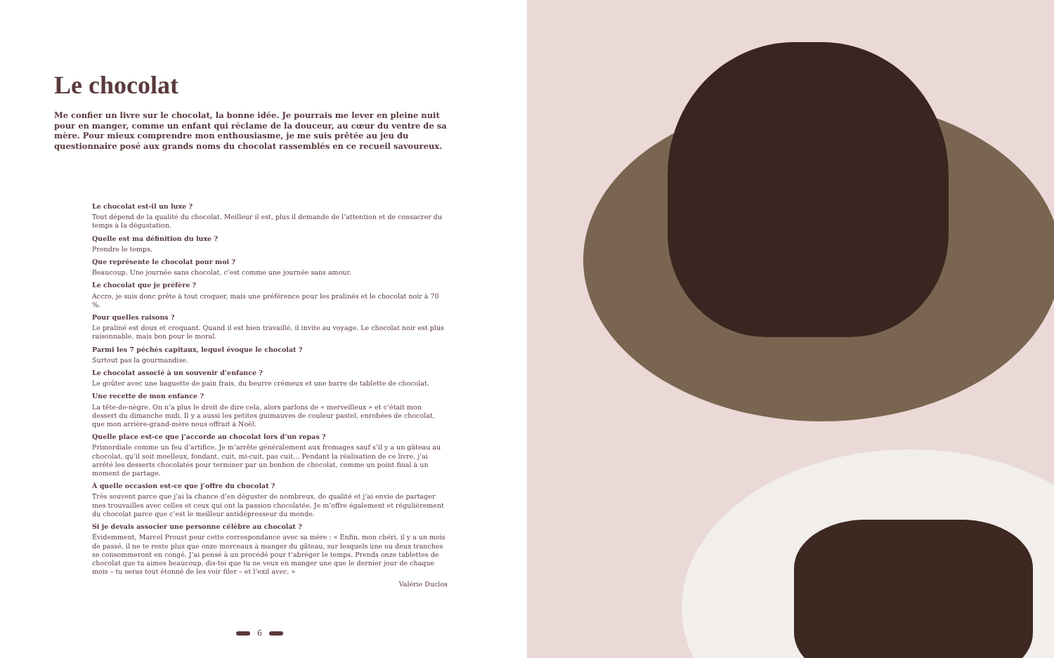Le chocolat
Me confier un livre sur le chocolat, la bonne idée. Je pourrais me lever en pleine nuit pour en manger, comme un enfant qui réclame de la douceur, au cœur du ventre de sa mère. Pour mieux comprendre mon enthousiasme, je me suis prêtée au jeu du questionnaire posé aux grands noms du chocolat rassemblés en ce recueil savoureux.
Le chocolat est-il un luxe ?
Tout dépend de la qualité du chocolat. Meilleur il est, plus il demande de l’attention et de consacrer du temps à la dégustation.
Quelle est ma définition du luxe ?
Prendre le temps.
Que représente le chocolat pour moi ?
Beaucoup. Une journée sans chocolat, c’est comme une journée sans amour.
Le chocolat que je préfère ?
Accro, je suis donc prête à tout croquer, mais une préférence pour les pralinés et le chocolat noir à 70 %.
Pour quelles raisons ?
Le praliné est doux et croquant. Quand il est bien travaillé, il invite au voyage. Le chocolat noir est plus raisonnable, mais bon pour le moral.
Parmi les 7 péchés capitaux, lequel évoque le chocolat ?
Surtout pas la gourmandise.
Le chocolat associé à un souvenir d’enfance ?
Le goûter avec une baguette de pain frais, du beurre crémeux et une barre de tablette de chocolat.
Une recette de mon enfance ?
La tête-de-nègre. On n’a plus le droit de dire cela, alors parlons de « merveilleux » et c’était mon dessert du dimanche midi. Il y a aussi les petites guimauves de couleur pastel, enrobées de chocolat, que mon arrière-grand-mère nous offrait à Noël.
Quelle place est-ce que j’accorde au chocolat lors d’un repas ?
Primordiale comme un feu d’artifice. Je m’arrête généralement aux fromages sauf s’il y a un gâteau au chocolat, qu’il soit moelleux, fondant, cuit, mi-cuit, pas cuit… Pendant la réalisation de ce livre, j’ai arrêté les desserts chocolatés pour terminer par un bonbon de chocolat, comme un point final à un moment de partage.
À quelle occasion est-ce que j’offre du chocolat ?
Très souvent parce que j’ai la chance d’en déguster de nombreux, de qualité et j’ai envie de partager mes trouvailles avec celles et ceux qui ont la passion chocolatée. Je m’offre également et régulièrement du chocolat parce que c’est le meilleur antidépresseur du monde.
Si je devais associer une personne célèbre au chocolat ?
Évidemment, Marcel Proust pour cette correspondance avec sa mère : « Enfin, mon chéri, il y a un mois de passé, il ne te reste plus que onze morceaux à manger du gâteau, sur lesquels une ou deux tranches se consommeront en congé. J’ai pensé à un procédé pour t’abréger le temps. Prends onze tablettes de chocolat que tu aimes beaucoup, dis-toi que tu ne veux en manger une que le dernier jour de chaque mois – tu seras tout étonné de les voir filer – et l’exil avec. »
Valérie Duclos
6